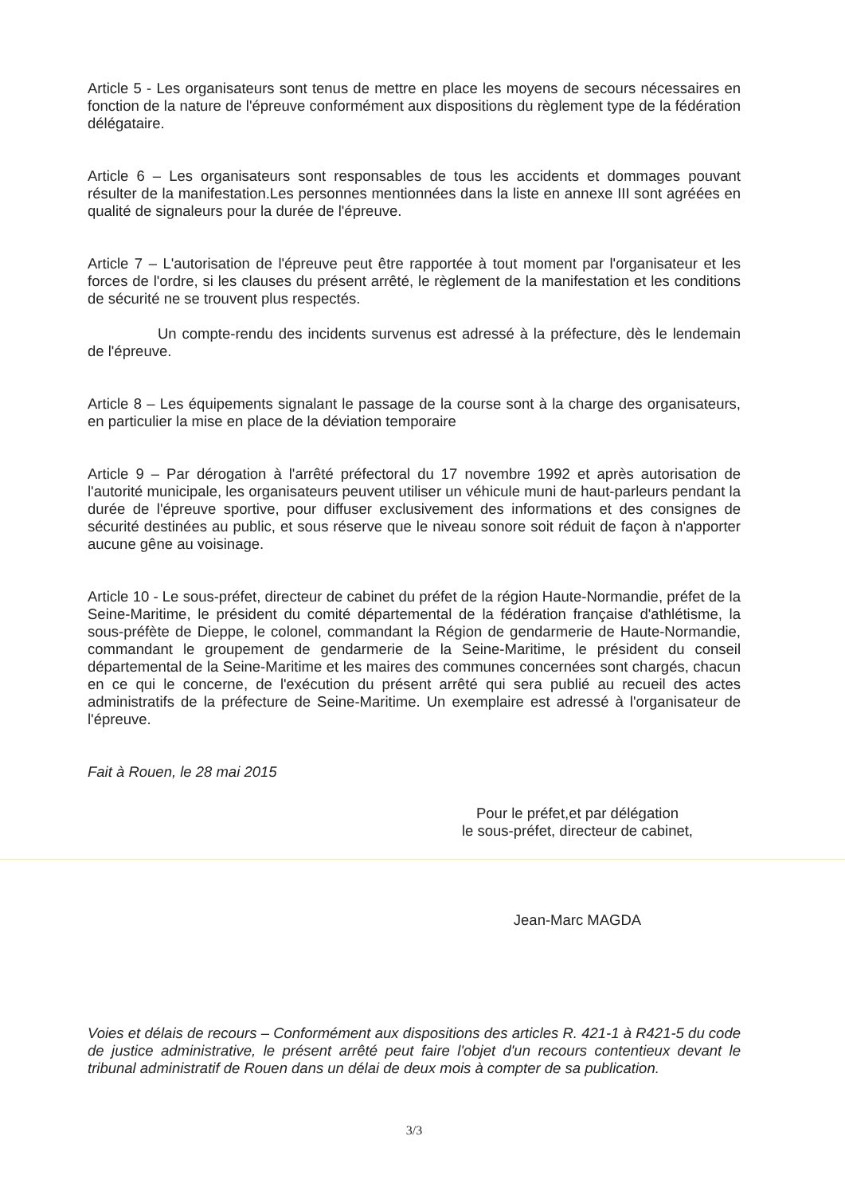Article 5 - Les organisateurs sont tenus de mettre en place les moyens de secours nécessaires en fonction de la nature de l'épreuve conformément aux dispositions du règlement type de la fédération délégataire.
Article 6 – Les organisateurs sont responsables de tous les accidents et dommages pouvant résulter de la manifestation.Les personnes mentionnées dans la liste en annexe III sont agréées en qualité de signaleurs pour la durée de l'épreuve.
Article 7 – L'autorisation de l'épreuve peut être rapportée à tout moment par l'organisateur et les forces de l'ordre, si les clauses du présent arrêté, le règlement de la manifestation et les conditions de sécurité ne se trouvent plus respectés.
Un compte-rendu des incidents survenus est adressé à la préfecture, dès le lendemain de l'épreuve.
Article 8 – Les équipements signalant le passage de la course sont à la charge des organisateurs, en particulier la mise en place de la déviation temporaire
Article 9 – Par dérogation à l'arrêté préfectoral du 17 novembre 1992 et après autorisation de l'autorité municipale, les organisateurs peuvent utiliser un véhicule muni de haut-parleurs pendant la durée de l'épreuve sportive, pour diffuser exclusivement des informations et des consignes de sécurité destinées au public, et sous réserve que le niveau sonore soit réduit de façon à n'apporter aucune gêne au voisinage.
Article 10 - Le sous-préfet, directeur de cabinet du préfet de la région Haute-Normandie, préfet de la Seine-Maritime, le président du comité départemental de la fédération française d'athlétisme, la sous-préfète de Dieppe, le colonel, commandant la Région de gendarmerie de Haute-Normandie, commandant le groupement de gendarmerie de la Seine-Maritime, le président du conseil départemental de la Seine-Maritime et les maires des communes concernées sont chargés, chacun en ce qui le concerne, de l'exécution du présent arrêté qui sera publié au recueil des actes administratifs de la préfecture de Seine-Maritime. Un exemplaire est adressé à l'organisateur de l'épreuve.
Fait à Rouen, le 28 mai 2015
Pour le préfet,et par délégation
le sous-préfet, directeur de cabinet,
Jean-Marc MAGDA
Voies et délais de recours – Conformément aux dispositions des articles R. 421-1 à R421-5 du code de justice administrative, le présent arrêté peut faire l'objet d'un recours contentieux devant le tribunal administratif de Rouen dans un délai de deux mois à compter de sa publication.
3/3